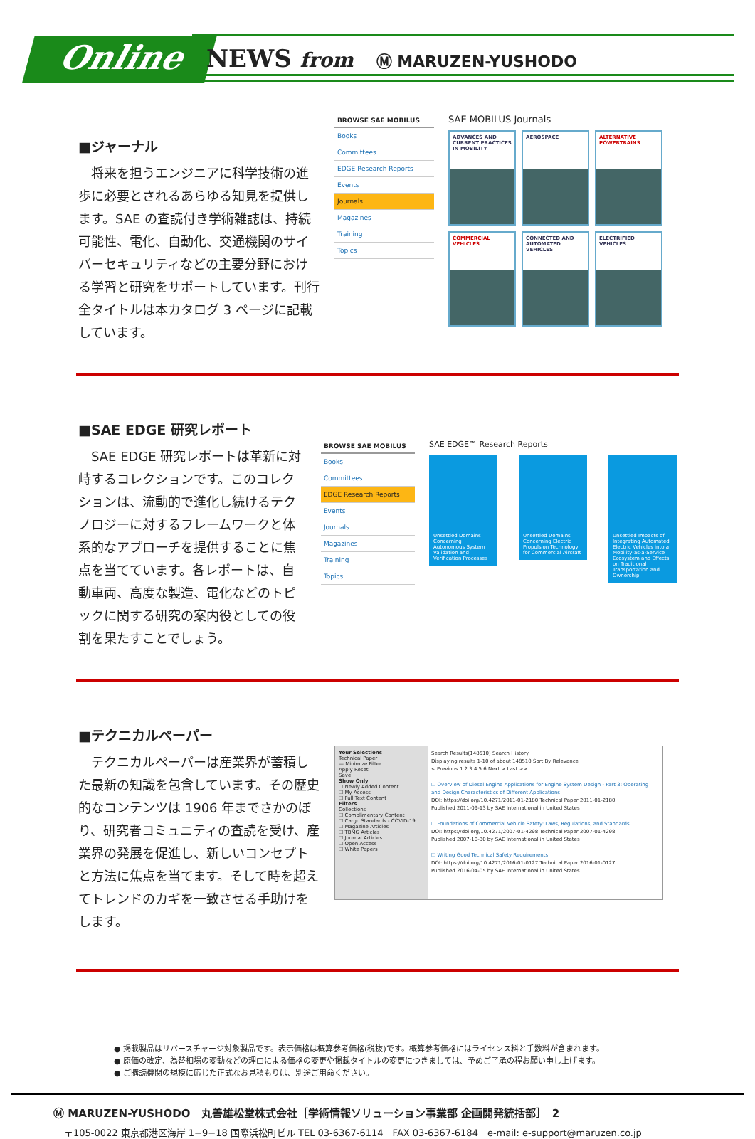Online NEWS from Ⓜ MARUZEN-YUSHODO
■ジャーナル
　将来を担うエンジニアに科学技術の進歩に必要とされるあらゆる知見を提供します。SAE の査読付き学術雑誌は、持続可能性、電化、自動化、交通機関のサイバーセキュリティなどの主要分野における学習と研究をサポートしています。刊行全タイトルは本カタログ 3 ページに記載しています。
BROWSE SAE MOBILUS
Books
Committees
EDGE Research Reports
Events
Journals
Magazines
Training
Topics
SAE MOBILUS Journals
ADVANCES AND CURRENT PRACTICES IN MOBILITY
AEROSPACE
ALTERNATIVE POWERTRAINS
COMMERCIAL VEHICLES
CONNECTED AND AUTOMATED VEHICLES
ELECTRIFIED VEHICLES
■SAE EDGE 研究レポート
　SAE EDGE 研究レポートは革新に対峙するコレクションです。このコレクションは、流動的で進化し続けるテクノロジーに対するフレームワークと体系的なアプローチを提供することに焦点を当てています。各レポートは、自動車両、高度な製造、電化などのトピックに関する研究の案内役としての役割を果たすことでしょう。
BROWSE SAE MOBILUS
Books
Committees
EDGE Research Reports
Events
Journals
Magazines
Training
Topics
SAE EDGE™ Research Reports
Unsettled Domains Concerning Autonomous System Validation and Verification Processes
Unsettled Domains Concerning Electric Propulsion Technology for Commercial Aircraft
Unsettled Impacts of Integrating Automated Electric Vehicles into a Mobility-as-a-Service Ecosystem and Effects on Traditional Transportation and Ownership
■テクニカルペーパー
　テクニカルペーパーは産業界が蓄積した最新の知識を包含しています。その歴史的なコンテンツは 1906 年までさかのぼり、研究者コミュニティの査読を受け、産業界の発展を促進し、新しいコンセプトと方法に焦点を当てます。そして時を超えてトレンドのカギを一致させる手助けをします。
Your Selections
Technical Paper
— Minimize Filter
Apply Reset
Save
Show Only
☐ Newly Added Content
☐ My Access
☐ Full Text Content
Filters
Collections
☐ Complimentary Content
☐ Cargo Standards - COVID-19
☐ Magazine Articles
☐ TBMG Articles
☐ Journal Articles
☐ Open Access
☐ White Papers
Search Results(148510) Search History
Displaying results 1-10 of about 148510 Sort By Relevance
< Previous 1 2 3 4 5 6 Next > Last >>
☐ Overview of Diesel Engine Applications for Engine System Design - Part 3: Operating and Design Characteristics of Different Applications
DOI: https://doi.org/10.4271/2011-01-2180 Technical Paper 2011-01-2180
Published 2011-09-13 by SAE International in United States
☐ Foundations of Commercial Vehicle Safety: Laws, Regulations, and Standards
DOI: https://doi.org/10.4271/2007-01-4298 Technical Paper 2007-01-4298
Published 2007-10-30 by SAE International in United States
☐ Writing Good Technical Safety Requirements
DOI: https://doi.org/10.4271/2016-01-0127 Technical Paper 2016-01-0127
Published 2016-04-05 by SAE International in United States
● 掲載製品はリバースチャージ対象製品です。表示価格は概算参考価格(税抜)です。概算参考価格にはライセンス料と手数料が含まれます。
● 原価の改定、為替相場の変動などの理由による価格の変更や掲載タイトルの変更につきましては、予めご了承の程お願い申し上げます。
● ご購読機関の規模に応じた正式なお見積もりは、別途ご用命ください。
Ⓜ MARUZEN-YUSHODO　丸善雄松堂株式会社［学術情報ソリューション事業部 企画開発統括部］　2
〒105-0022 東京都港区海岸 1−9−18 国際浜松町ビル TEL 03-6367-6114　FAX 03-6367-6184　e-mail: e-support@maruzen.co.jp